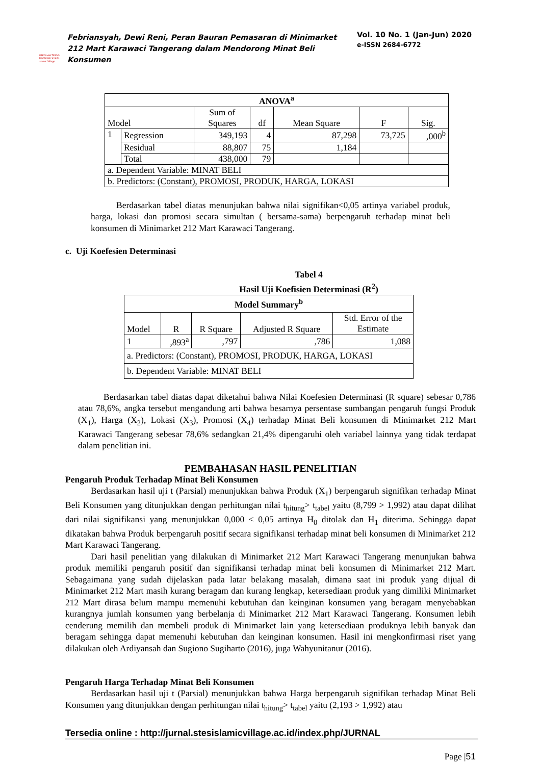SEKOLAH TINGGI EKONOMI SYARI... Islamic Village
Febriansyah, Dewi Reni, Peran Bauran Pemasaran di Minimarket 212 Mart Karawaci Tangerang dalam Mendorong Minat Beli Konsumen
Vol. 10 No. 1 (Jan-Jun) 2020
e-ISSN 2684-6772
| ANOVA<sup>a</sup> | | | | | | |
| --- | --- | --- | --- | --- | --- | --- |
| Model | | Sum of Squares | df | Mean Square | F | Sig. |
| 1 | Regression | 349,193 | 4 | 87,298 | 73,725 | ,000<sup>b</sup> |
| | Residual | 88,807 | 75 | 1,184 | | |
| | Total | 438,000 | 79 | | | |
| a. Dependent Variable: MINAT BELI | | | | | | |
| b. Predictors: (Constant), PROMOSI, PRODUK, HARGA, LOKASI | | | | | | |
Berdasarkan tabel diatas menunjukan bahwa nilai signifikan<0,05 artinya variabel produk, harga, lokasi dan promosi secara simultan ( bersama-sama) berpengaruh terhadap minat beli konsumen di Minimarket 212 Mart Karawaci Tangerang.
c. Uji Koefesien Determinasi
Tabel 4
Hasil Uji Koefisien Determinasi (R<sup>2</sup>)
| Model Summary<sup>b</sup> | | | | |
| --- | --- | --- | --- | --- |
| Model | R | R Square | Adjusted R Square | Std. Error of the Estimate |
| 1 | ,893<sup>a</sup> | ,797 | ,786 | 1,088 |
| a. Predictors: (Constant), PROMOSI, PRODUK, HARGA, LOKASI | | | | |
| b. Dependent Variable: MINAT BELI | | | | |
Berdasarkan tabel diatas dapat diketahui bahwa Nilai Koefesien Determinasi (R square) sebesar 0,786 atau 78,6%, angka tersebut mengandung arti bahwa besarnya persentase sumbangan pengaruh fungsi Produk (X<sub>1</sub>), Harga (X<sub>2</sub>), Lokasi (X<sub>3</sub>), Promosi (X<sub>4</sub>) terhadap Minat Beli konsumen di Minimarket 212 Mart Karawaci Tangerang sebesar 78,6% sedangkan 21,4% dipengaruhi oleh variabel lainnya yang tidak terdapat dalam penelitian ini.
PEMBAHASAN HASIL PENELITIAN
Pengaruh Produk Terhadap Minat Beli Konsumen
Berdasarkan hasil uji t (Parsial) menunjukkan bahwa Produk (X<sub>1</sub>) berpengaruh signifikan terhadap Minat Beli Konsumen yang ditunjukkan dengan perhitungan nilai t<sub>hitung</sub>> t<sub>tabel</sub> yaitu (8,799 > 1,992) atau dapat dilihat dari nilai signifikansi yang menunjukkan 0,000 < 0,05 artinya H<sub>0</sub> ditolak dan H<sub>1</sub> diterima. Sehingga dapat dikatakan bahwa Produk berpengaruh positif secara signifikansi terhadap minat beli konsumen di Minimarket 212 Mart Karawaci Tangerang.
Dari hasil penelitian yang dilakukan di Minimarket 212 Mart Karawaci Tangerang menunjukan bahwa produk memiliki pengaruh positif dan signifikansi terhadap minat beli konsumen di Minimarket 212 Mart. Sebagaimana yang sudah dijelaskan pada latar belakang masalah, dimana saat ini produk yang dijual di Minimarket 212 Mart masih kurang beragam dan kurang lengkap, ketersediaan produk yang dimiliki Minimarket 212 Mart dirasa belum mampu memenuhi kebutuhan dan keinginan konsumen yang beragam menyebabkan kurangnya jumlah konsumen yang berbelanja di Minimarket 212 Mart Karawaci Tangerang. Konsumen lebih cenderung memilih dan membeli produk di Minimarket lain yang ketersediaan produknya lebih banyak dan beragam sehingga dapat memenuhi kebutuhan dan keinginan konsumen. Hasil ini mengkonfirmasi riset yang dilakukan oleh Ardiyansah dan Sugiono Sugiharto (2016), juga Wahyunitanur (2016).
Pengaruh Harga Terhadap Minat Beli Konsumen
Berdasarkan hasil uji t (Parsial) menunjukkan bahwa Harga berpengaruh signifikan terhadap Minat Beli Konsumen yang ditunjukkan dengan perhitungan nilai t<sub>hitung</sub>> t<sub>tabel</sub> yaitu (2,193 > 1,992) atau
Tersedia online : http://jurnal.stesislamicvillage.ac.id/index.php/JURNAL
Page |51